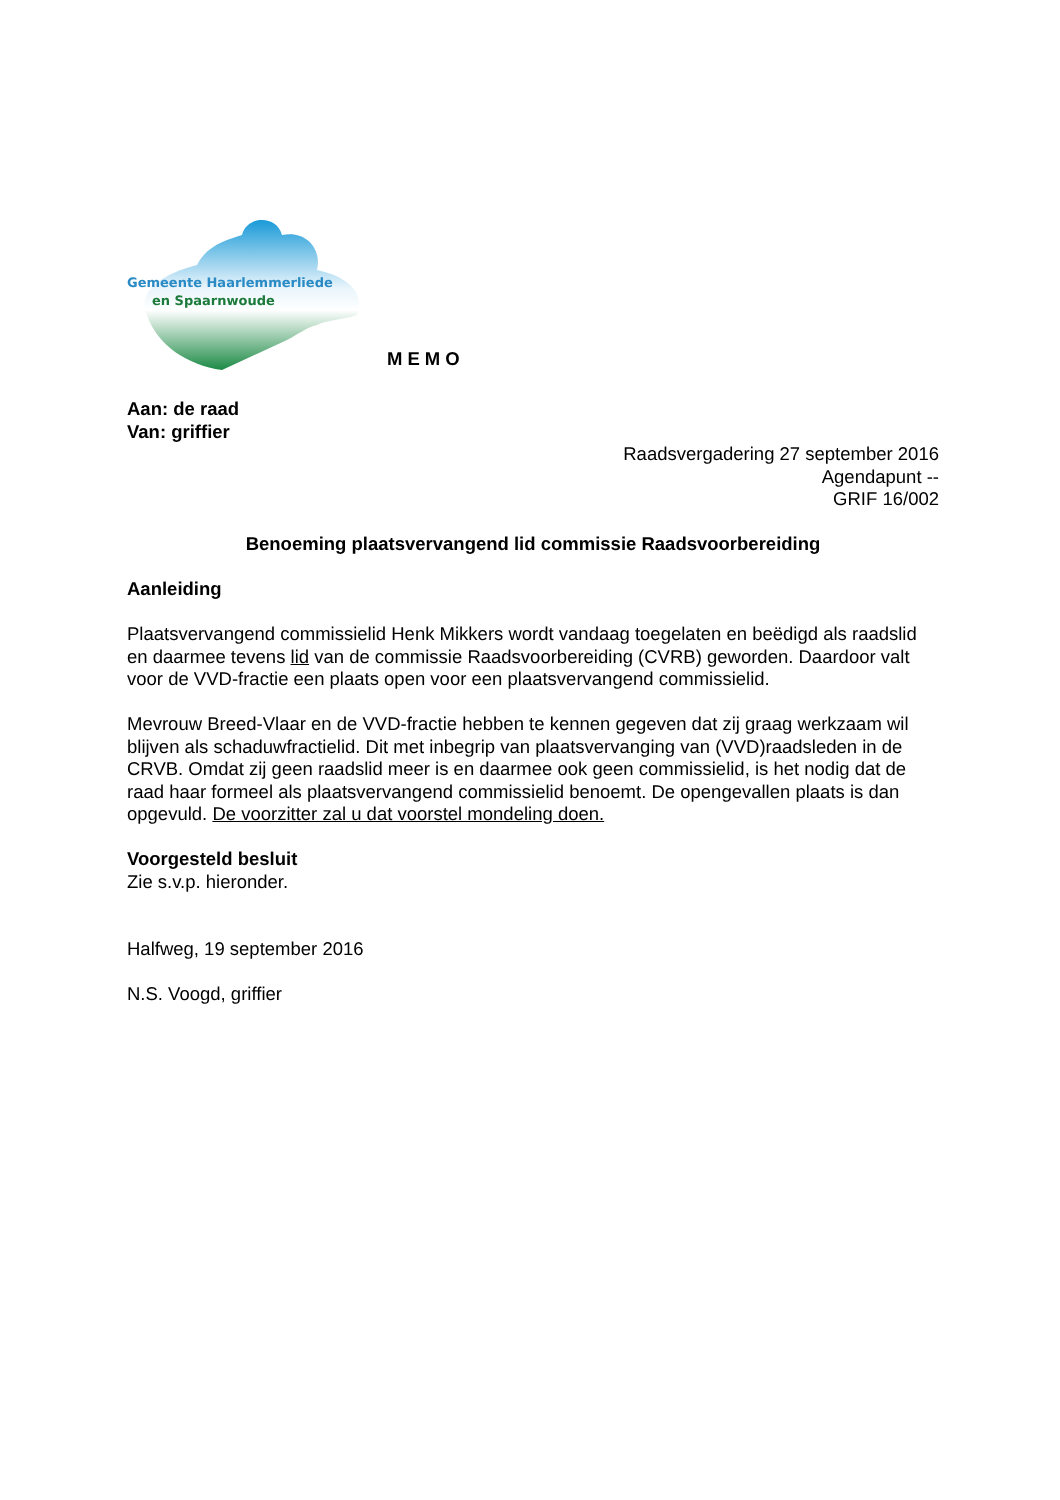Gemeente Haarlemmerliede
en Spaarnwoude
MEMO
Aan: de raad
Van: griffier
Raadsvergadering 27 september 2016
Agendapunt --
GRIF 16/002
Benoeming plaatsvervangend lid commissie Raadsvoorbereiding
Aanleiding
Plaatsvervangend commissielid Henk Mikkers wordt vandaag toegelaten en beëdigd als raadslid en daarmee tevens lid van de commissie Raadsvoorbereiding (CVRB) geworden. Daardoor valt voor de VVD-fractie een plaats open voor een plaatsvervangend commissielid.
Mevrouw Breed-Vlaar en de VVD-fractie hebben te kennen gegeven dat zij graag werkzaam wil blijven als schaduwfractielid. Dit met inbegrip van plaatsvervanging van (VVD)raadsleden in de CRVB. Omdat zij geen raadslid meer is en daarmee ook geen commissielid, is het nodig dat de raad haar formeel als plaatsvervangend commissielid benoemt. De opengevallen plaats is dan opgevuld. De voorzitter zal u dat voorstel mondeling doen.
Voorgesteld besluit
Zie s.v.p. hieronder.
Halfweg, 19 september 2016
N.S. Voogd, griffier